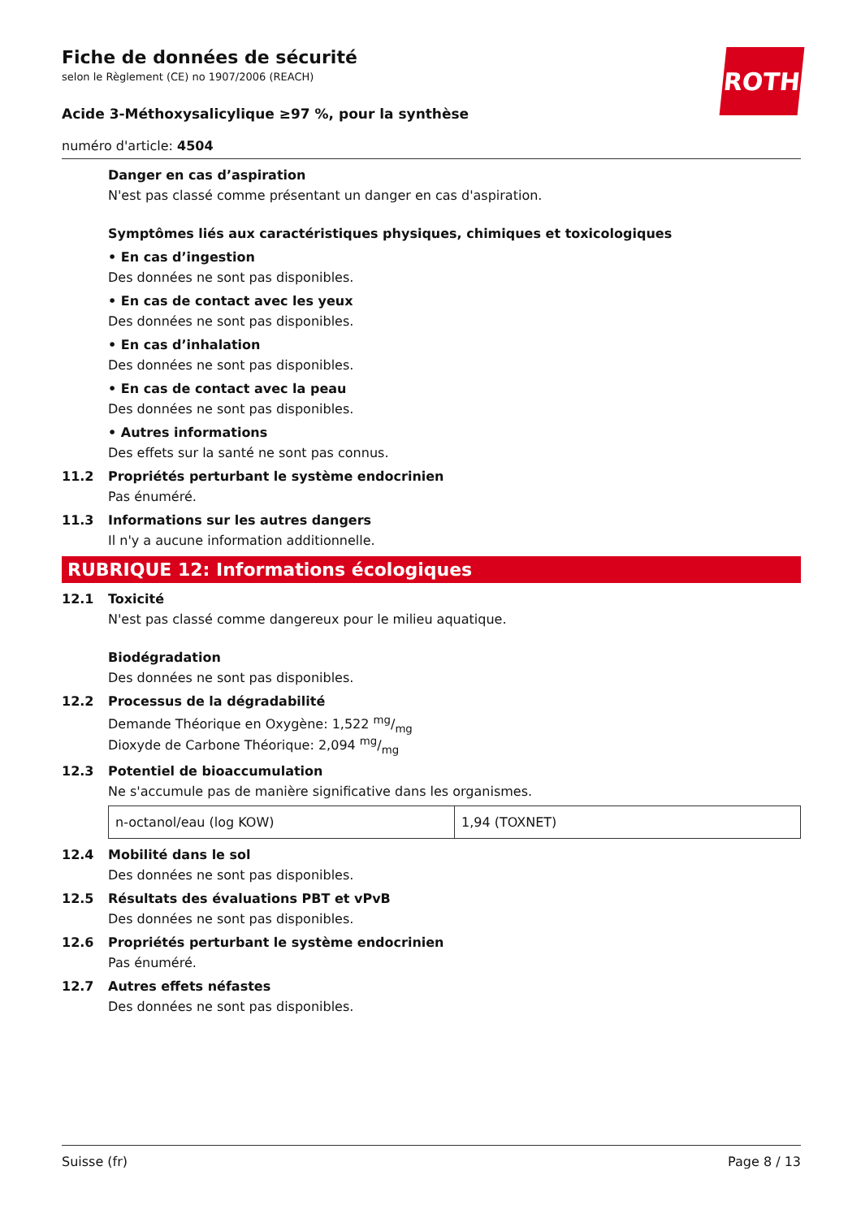ROTH
Fiche de données de sécurité
selon le Règlement (CE) no 1907/2006 (REACH)
Acide 3-Méthoxysalicylique ≥97 %, pour la synthèse
numéro d'article: 4504
Danger en cas d’aspiration
N'est pas classé comme présentant un danger en cas d'aspiration.
Symptômes liés aux caractéristiques physiques, chimiques et toxicologiques
• En cas d’ingestion
Des données ne sont pas disponibles.
• En cas de contact avec les yeux
Des données ne sont pas disponibles.
• En cas d’inhalation
Des données ne sont pas disponibles.
• En cas de contact avec la peau
Des données ne sont pas disponibles.
• Autres informations
Des effets sur la santé ne sont pas connus.
11.2 Propriétés perturbant le système endocrinien
Pas énuméré.
11.3 Informations sur les autres dangers
Il n'y a aucune information additionnelle.
RUBRIQUE 12: Informations écologiques
12.1 Toxicité
N'est pas classé comme dangereux pour le milieu aquatique.
Biodégradation
Des données ne sont pas disponibles.
12.2 Processus de la dégradabilité
Demande Théorique en Oxygène: 1,522 mg/mg
Dioxyde de Carbone Théorique: 2,094 mg/mg
12.3 Potentiel de bioaccumulation
Ne s'accumule pas de manière significative dans les organismes.
| n-octanol/eau (log KOW) | 1,94 (TOXNET) |
12.4 Mobilité dans le sol
Des données ne sont pas disponibles.
12.5 Résultats des évaluations PBT et vPvB
Des données ne sont pas disponibles.
12.6 Propriétés perturbant le système endocrinien
Pas énuméré.
12.7 Autres effets néfastes
Des données ne sont pas disponibles.
Suisse (fr) Page 8 / 13